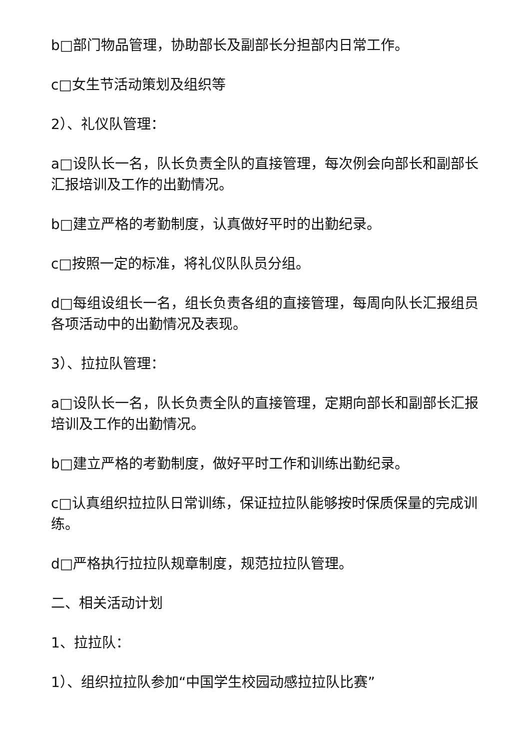b□部门物品管理，协助部长及副部长分担部内日常工作。
c□女生节活动策划及组织等
2）、礼仪队管理：
a□设队长一名，队长负责全队的直接管理，每次例会向部长和副部长汇报培训及工作的出勤情况。
b□建立严格的考勤制度，认真做好平时的出勤纪录。
c□按照一定的标准，将礼仪队队员分组。
d□每组设组长一名，组长负责各组的直接管理，每周向队长汇报组员各项活动中的出勤情况及表现。
3）、拉拉队管理：
a□设队长一名，队长负责全队的直接管理，定期向部长和副部长汇报培训及工作的出勤情况。
b□建立严格的考勤制度，做好平时工作和训练出勤纪录。
c□认真组织拉拉队日常训练，保证拉拉队能够按时保质保量的完成训练。
d□严格执行拉拉队规章制度，规范拉拉队管理。
二、相关活动计划
1、拉拉队：
1）、组织拉拉队参加“中国学生校园动感拉拉队比赛”